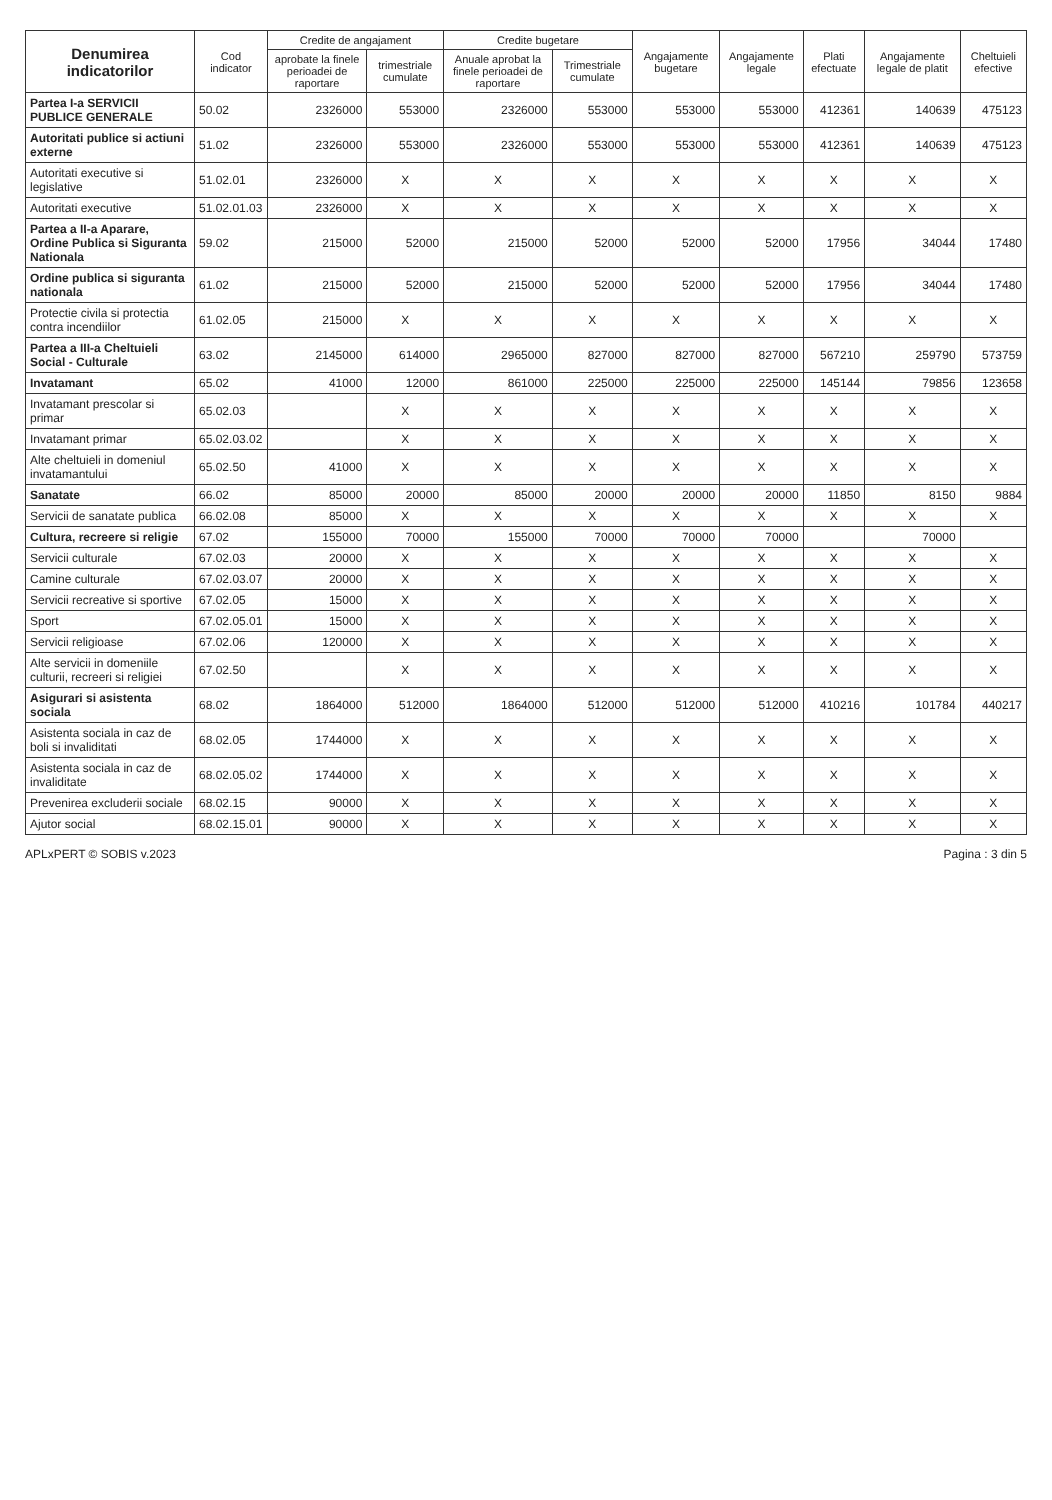| Denumirea indicatorilor | Cod indicator | Credite de angajament | | Credite bugetare | | Angajamente bugetare | Angajamente legale | Plati efectuate | Angajamente legale de platit | Cheltuieli efective |
| --- | --- | --- | --- | --- | --- | --- | --- | --- | --- | --- |
| | | aprobate la finele perioadei de raportare | trimestriale cumulate | Anuale aprobat la finele perioadei de raportare | Trimestriale cumulate | | | | | |
| Partea I-a SERVICII PUBLICE GENERALE | 50.02 | 2326000 | 553000 | 2326000 | 553000 | 553000 | 553000 | 412361 | 140639 | 475123 |
| Autoritati publice si actiuni externe | 51.02 | 2326000 | 553000 | 2326000 | 553000 | 553000 | 553000 | 412361 | 140639 | 475123 |
| Autoritati executive si legislative | 51.02.01 | 2326000 | X | X | X | X | X | X | X | X |
| Autoritati executive | 51.02.01.03 | 2326000 | X | X | X | X | X | X | X | X |
| Partea a II-a Aparare, Ordine Publica si Siguranta Nationala | 59.02 | 215000 | 52000 | 215000 | 52000 | 52000 | 52000 | 17956 | 34044 | 17480 |
| Ordine publica si siguranta nationala | 61.02 | 215000 | 52000 | 215000 | 52000 | 52000 | 52000 | 17956 | 34044 | 17480 |
| Protectie civila si protectia contra incendiilor | 61.02.05 | 215000 | X | X | X | X | X | X | X | X |
| Partea a III-a Cheltuieli Social - Culturale | 63.02 | 2145000 | 614000 | 2965000 | 827000 | 827000 | 827000 | 567210 | 259790 | 573759 |
| Invatamant | 65.02 | 41000 | 12000 | 861000 | 225000 | 225000 | 225000 | 145144 | 79856 | 123658 |
| Invatamant prescolar si primar | 65.02.03 | | X | X | X | X | X | X | X | X |
| Invatamant primar | 65.02.03.02 | | X | X | X | X | X | X | X | X |
| Alte cheltuieli in domeniul invatamantului | 65.02.50 | 41000 | X | X | X | X | X | X | X | X |
| Sanatate | 66.02 | 85000 | 20000 | 85000 | 20000 | 20000 | 20000 | 11850 | 8150 | 9884 |
| Servicii de sanatate publica | 66.02.08 | 85000 | X | X | X | X | X | X | X | X |
| Cultura, recreere si religie | 67.02 | 155000 | 70000 | 155000 | 70000 | 70000 | 70000 | | 70000 | |
| Servicii culturale | 67.02.03 | 20000 | X | X | X | X | X | X | X | X |
| Camine culturale | 67.02.03.07 | 20000 | X | X | X | X | X | X | X | X |
| Servicii recreative si sportive | 67.02.05 | 15000 | X | X | X | X | X | X | X | X |
| Sport | 67.02.05.01 | 15000 | X | X | X | X | X | X | X | X |
| Servicii religioase | 67.02.06 | 120000 | X | X | X | X | X | X | X | X |
| Alte servicii in domeniile culturii, recreeri si religiei | 67.02.50 | | X | X | X | X | X | X | X | X |
| Asigurari si asistenta sociala | 68.02 | 1864000 | 512000 | 1864000 | 512000 | 512000 | 512000 | 410216 | 101784 | 440217 |
| Asistenta sociala in caz de boli si invaliditati | 68.02.05 | 1744000 | X | X | X | X | X | X | X | X |
| Asistenta sociala in caz de invaliditate | 68.02.05.02 | 1744000 | X | X | X | X | X | X | X | X |
| Prevenirea excluderii sociale | 68.02.15 | 90000 | X | X | X | X | X | X | X | X |
| Ajutor social | 68.02.15.01 | 90000 | X | X | X | X | X | X | X | X |
APLxPERT © SOBIS v.2023 Pagina : 3 din 5